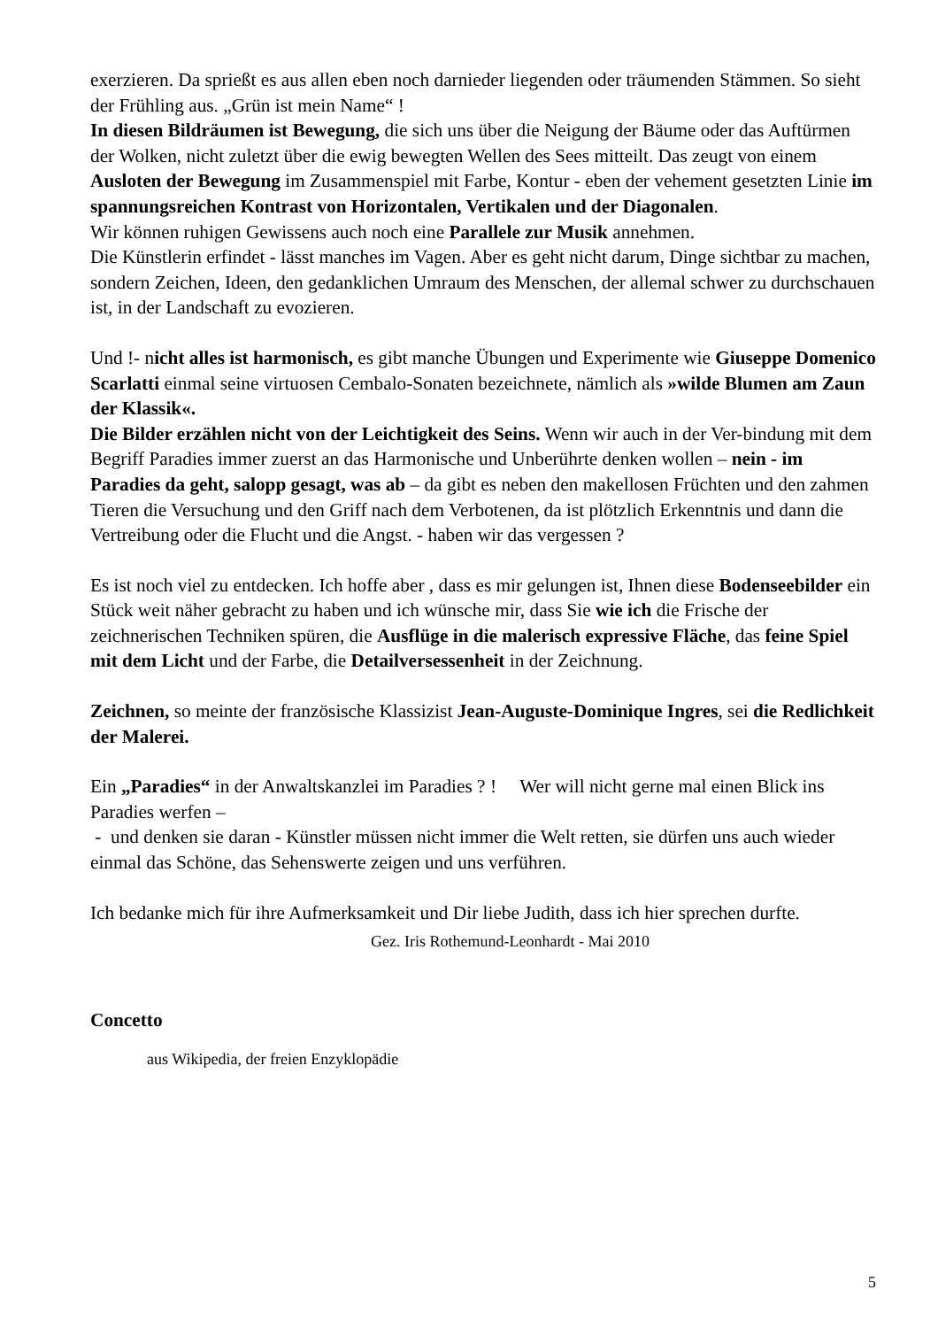exerzieren. Da sprießt es aus allen eben noch darnieder liegenden oder träumenden Stämmen. So sieht der Frühling aus. „Grün ist mein Name“ !
In diesen Bildräumen ist Bewegung, die sich uns über die Neigung der Bäume oder das Auftürmen der Wolken, nicht zuletzt über die ewig bewegten Wellen des Sees mitteilt. Das zeugt von einem Ausloten der Bewegung im Zusammenspiel mit Farbe, Kontur - eben der vehement gesetzten Linie im spannungsreichen Kontrast von Horizontalen, Vertikalen und der Diagonalen.
Wir können ruhigen Gewissens auch noch eine Parallele zur Musik annehmen.
Die Künstlerin erfindet - lässt manches im Vagen. Aber es geht nicht darum, Dinge sichtbar zu machen, sondern Zeichen, Ideen, den gedanklichen Umraum des Menschen, der allemal schwer zu durchschauen ist, in der Landschaft zu evozieren.
Und !- nicht alles ist harmonisch, es gibt manche Übungen und Experimente wie Giuseppe Domenico Scarlatti einmal seine virtuosen Cembalo-Sonaten bezeichnete, nämlich als »wilde Blumen am Zaun der Klassik«.
Die Bilder erzählen nicht von der Leichtigkeit des Seins. Wenn wir auch in der Ver-bindung mit dem Begriff Paradies immer zuerst an das Harmonische und Unberührte denken wollen – nein - im Paradies da geht, salopp gesagt, was ab – da gibt es neben den makellosen Früchten und den zahmen Tieren die Versuchung und den Griff nach dem Verbotenen, da ist plötzlich Erkenntnis und dann die Vertreibung oder die Flucht und die Angst. - haben wir das vergessen ?
Es ist noch viel zu entdecken. Ich hoffe aber , dass es mir gelungen ist, Ihnen diese Bodenseebilder ein Stück weit näher gebracht zu haben und ich wünsche mir, dass Sie wie ich die Frische der zeichnerischen Techniken spüren, die Ausflüge in die malerisch expressive Fläche, das feine Spiel mit dem Licht und der Farbe, die Detailversessenheit in der Zeichnung.
Zeichnen, so meinte der französische Klassizist Jean-Auguste-Dominique Ingres, sei die Redlichkeit der Malerei.
Ein „Paradies“ in der Anwaltskanzlei im Paradies ? ! Wer will nicht gerne mal einen Blick ins Paradies werfen –
- und denken sie daran - Künstler müssen nicht immer die Welt retten, sie dürfen uns auch wieder einmal das Schöne, das Sehenswerte zeigen und uns verführen.
Ich bedanke mich für ihre Aufmerksamkeit und Dir liebe Judith, dass ich hier sprechen durfte.
Gez. Iris Rothemund-Leonhardt - Mai 2010
Concetto
aus Wikipedia, der freien Enzyklopädie
5